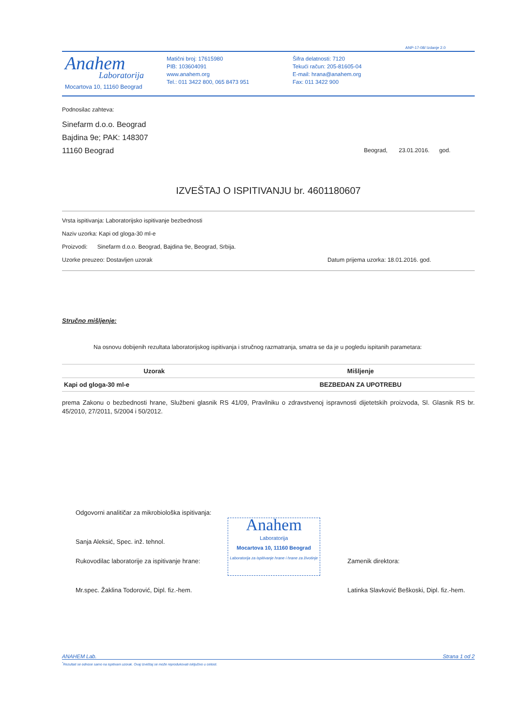ANP-17-08/ Izdanje 2.0
Anahem
Laboratorija
Mocartova 10, 11160 Beograd
Matični broj: 17615980
PIB: 103604091
www.anahem.org
Tel.: 011 3422 800, 065 8473 951
Šifra delatnosti: 7120
Tekući račun: 205-81605-04
E-mail: hrana@anahem.org
Fax: 011 3422 900
Podnosilac zahteva:
Sinefarm d.o.o. Beograd
Bajdina 9e; PAK: 148307
11160 Beograd
Beograd, 23.01.2016. god.
IZVEŠTAJ O ISPITIVANJU br. 4601180607
Vrsta ispitivanja: Laboratorijsko ispitivanje bezbednosti
Naziv uzorka: Kapi od gloga-30 ml-e
Proizvodi: Sinefarm d.o.o. Beograd, Bajdina 9e, Beograd, Srbija.
Uzorke preuzeo: Dostavljen uzorak Datum prijema uzorka: 18.01.2016. god.
Stručno mišljenje:
Na osnovu dobijenih rezultata laboratorijskog ispitivanja i stručnog razmatranja, smatra se da je u pogledu ispitanih parametara:
| Uzorak | Mišljenje |
| --- | --- |
| Kapi od gloga-30 ml-e | BEZBEDAN ZA UPOTREBU |
prema Zakonu o bezbednosti hrane, Službeni glasnik RS 41/09, Pravilniku o zdravstvenoj ispravnosti dijetetskih proizvoda, Sl. Glasnik RS br. 45/2010, 27/2011, 5/2004 i 50/2012.
Odgovorni analitičar za mikrobiološka ispitivanja:
Sanja Aleksić, Spec. inž. tehnol.
Rukovodilac laboratorije za ispitivanje hrane:
Mr.spec. Žaklina Todorović, Dipl. fiz.-hem.
Anahem
Laboratorija
Mocartova 10, 11160 Beograd
Laboratorija za ispitivanje hrane i hrane za životinje
Zamenik direktora:
Latinka Slavković Beškoski, Dipl. fiz.-hem.
ANAHEM Lab. Strana 1 od 2
<sup>*</sup> Rezultati se odnose samo na ispitivani uzorak. Ovaj Izveštaj se može reprodukovati isključivo u celosti.